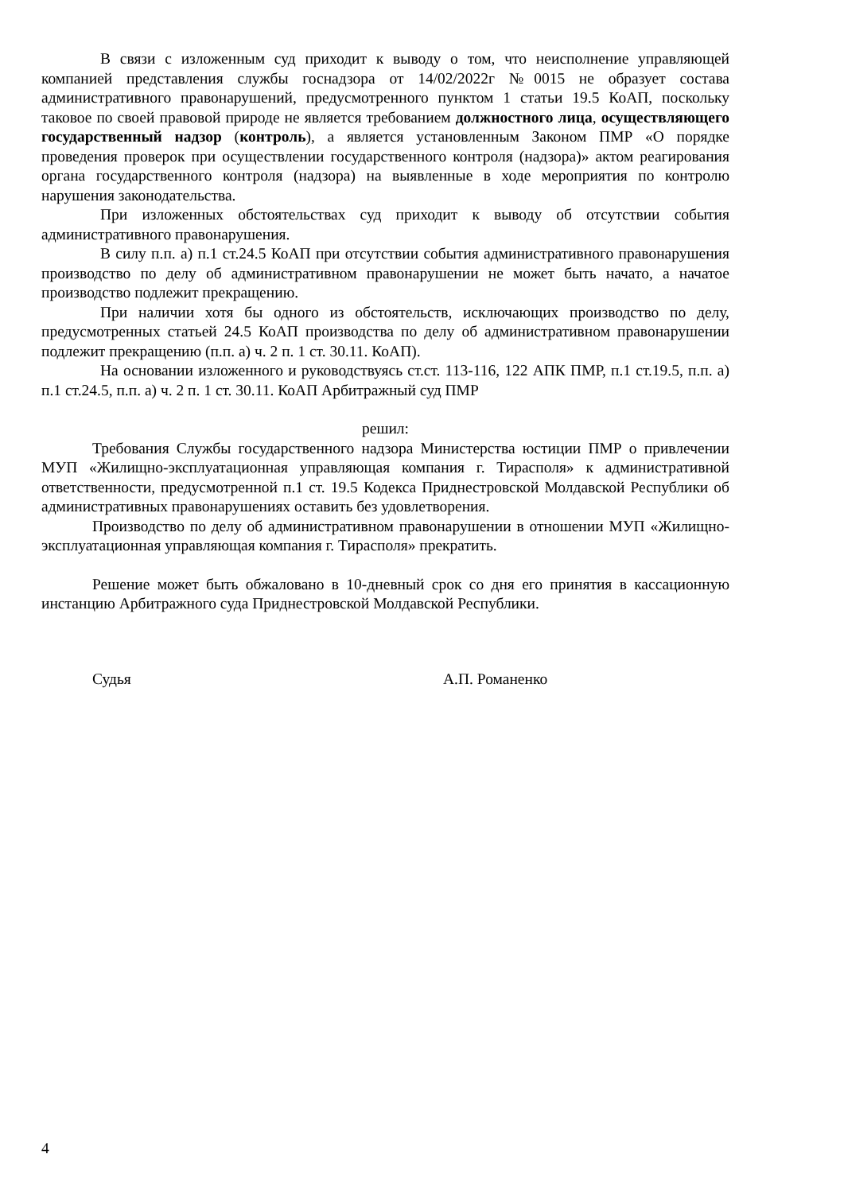В связи с изложенным суд приходит к выводу о том, что неисполнение управляющей компанией представления службы госнадзора от 14/02/2022г №0015 не образует состава административного правонарушений, предусмотренного пунктом 1 статьи 19.5 КоАП, поскольку таковое по своей правовой природе не является требованием должностного лица, осуществляющего государственный надзор (контроль), а является установленным Законом ПМР «О порядке проведения проверок при осуществлении государственного контроля (надзора)» актом реагирования органа государственного контроля (надзора) на выявленные в ходе мероприятия по контролю нарушения законодательства.
При изложенных обстоятельствах суд приходит к выводу об отсутствии события административного правонарушения.
В силу п.п. а) п.1 ст.24.5 КоАП при отсутствии события административного правонарушения производство по делу об административном правонарушении не может быть начато, а начатое производство подлежит прекращению.
При наличии хотя бы одного из обстоятельств, исключающих производство по делу, предусмотренных статьей 24.5 КоАП производства по делу об административном правонарушении подлежит прекращению (п.п. а) ч. 2 п. 1 ст. 30.11. КоАП).
На основании изложенного и руководствуясь ст.ст. 113-116, 122 АПК ПМР, п.1 ст.19.5, п.п. а) п.1 ст.24.5, п.п. а) ч. 2 п. 1 ст. 30.11. КоАП Арбитражный суд ПМР
решил:
Требования Службы государственного надзора Министерства юстиции ПМР о привлечении МУП «Жилищно-эксплуатационная управляющая компания г. Тирасполя» к административной ответственности, предусмотренной п.1 ст. 19.5 Кодекса Приднестровской Молдавской Республики об административных правонарушениях оставить без удовлетворения.
Производство по делу об административном правонарушении в отношении МУП «Жилищно-эксплуатационная управляющая компания г. Тирасполя» прекратить.
Решение может быть обжаловано в 10-дневный срок со дня его принятия в кассационную инстанцию Арбитражного суда Приднестровской Молдавской Республики.
Судья А.П. Романенко
4